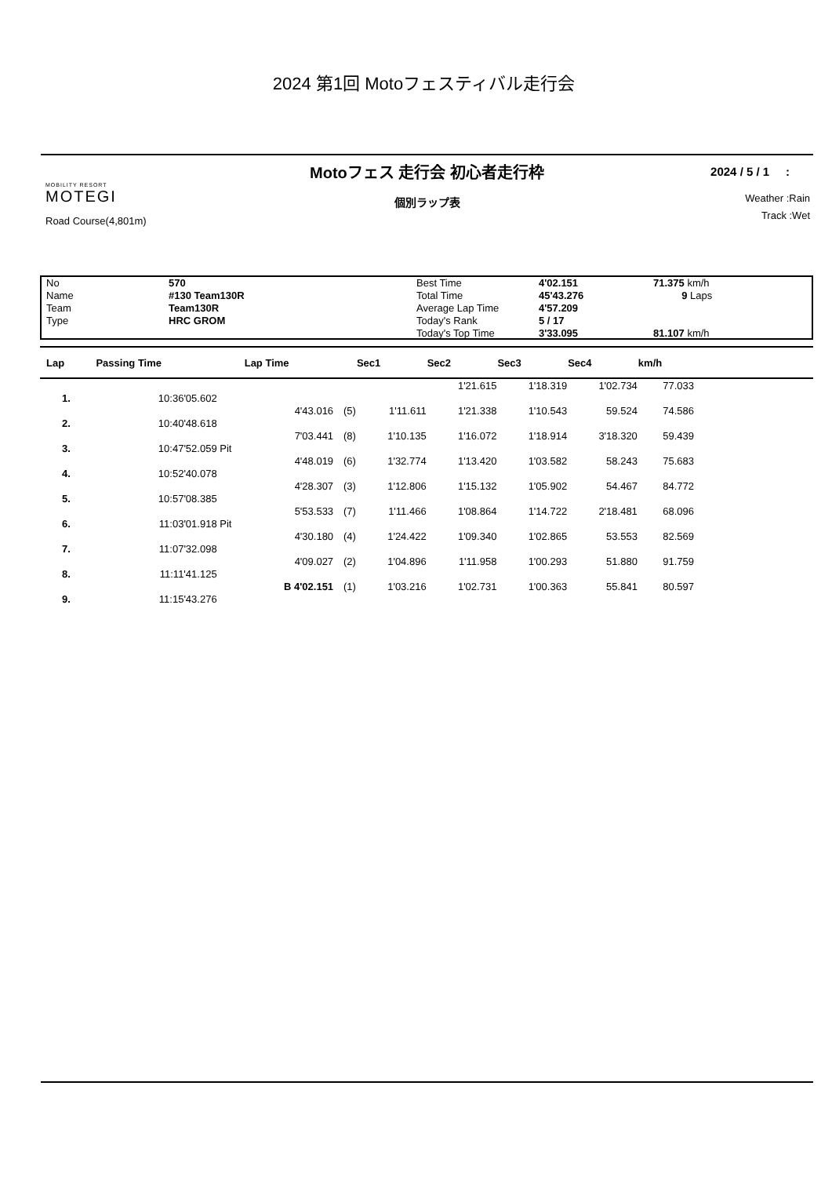2024 第1回 Motoフェスティバル走行会
MOBILITY RESORT
MOTEGI
Road Course(4,801m)
Motoフェス 走行会 初心者走行枠
個別ラップ表
2024 / 5 / 1 :
Weather :Rain
Track :Wet
No
Name
Team
Type
570
#130 Team130R
Team130R
HRC GROM
Best Time
Total Time
Average Lap Time
Today's Rank
Today's Top Time
4'02.151
45'43.276
4'57.209
5 / 17
3'33.095
71.375 km/h
9 Laps
81.107 km/h
| Lap | Passing Time | | Lap Time | | Sec1 | Sec2 | Sec3 | Sec4 | km/h | |
| --- | --- | --- | --- | --- | --- | --- | --- | --- | --- | --- |
| | | | | | | 1'21.615 | 1'18.319 | 1'02.734 | 77.033 | |
| 1. | 10:36'05.602 | | | | | | | | | |
| | | | 4'43.016 | (5) | 1'11.611 | 1'21.338 | 1'10.543 | 59.524 | 74.586 | |
| 2. | 10:40'48.618 | | | | | | | | | |
| | | | 7'03.441 | (8) | 1'10.135 | 1'16.072 | 1'18.914 | 3'18.320 | 59.439 | |
| 3. | 10:47'52.059 | Pit | | | | | | | | |
| | | | 4'48.019 | (6) | 1'32.774 | 1'13.420 | 1'03.582 | 58.243 | 75.683 | |
| 4. | 10:52'40.078 | | | | | | | | | |
| | | | 4'28.307 | (3) | 1'12.806 | 1'15.132 | 1'05.902 | 54.467 | 84.772 | |
| 5. | 10:57'08.385 | | | | | | | | | |
| | | | 5'53.533 | (7) | 1'11.466 | 1'08.864 | 1'14.722 | 2'18.481 | 68.096 | |
| 6. | 11:03'01.918 | Pit | | | | | | | | |
| | | | 4'30.180 | (4) | 1'24.422 | 1'09.340 | 1'02.865 | 53.553 | 82.569 | |
| 7. | 11:07'32.098 | | | | | | | | | |
| | | | 4'09.027 | (2) | 1'04.896 | 1'11.958 | 1'00.293 | 51.880 | 91.759 | |
| 8. | 11:11'41.125 | | | | | | | | | |
| | | | B 4'02.151 | (1) | 1'03.216 | 1'02.731 | 1'00.363 | 55.841 | 80.597 | |
| 9. | 11:15'43.276 | | | | | | | | | |